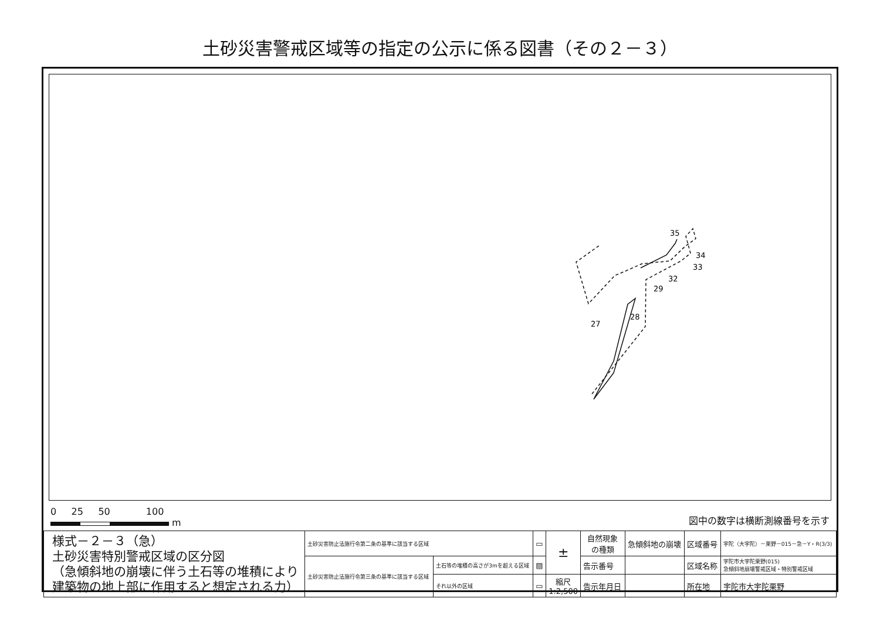土砂災害警戒区域等の指定の公示に係る図書（その２－３）
35
34
33
32
29
28
27
0 25 50 100
m
図中の数字は横断測線番号を示す
| 様式－２－３（急） 土砂災害特別警戒区域の区分図 （急傾斜地の崩壊に伴う土石等の堆積により 建築物の地上部に作用すると想定される力） | 土砂災害防止法施行令第二条の基準に該当する区域 | | ▭ | ± | 自然現象 の種類 | 急傾斜地の崩壊 | 区域番号 | 宇陀（大宇陀）－栗野－015－急－Y・R(3/3) |
| | 土砂災害防止法施行令第三条の基準に該当する区域 | 土石等の堆積の高さが3mを超える区域 | ▨ | | 告示番号 | | 区域名称 | 宇陀市大宇陀栗野(015) 急傾斜地崩壊警戒区域・特別警戒区域 |
| | | それ以外の区域 | ▭ | 縮尺 1:2,500 | 告示年月日 | | 所在地 | 宇陀市大宇陀栗野 |